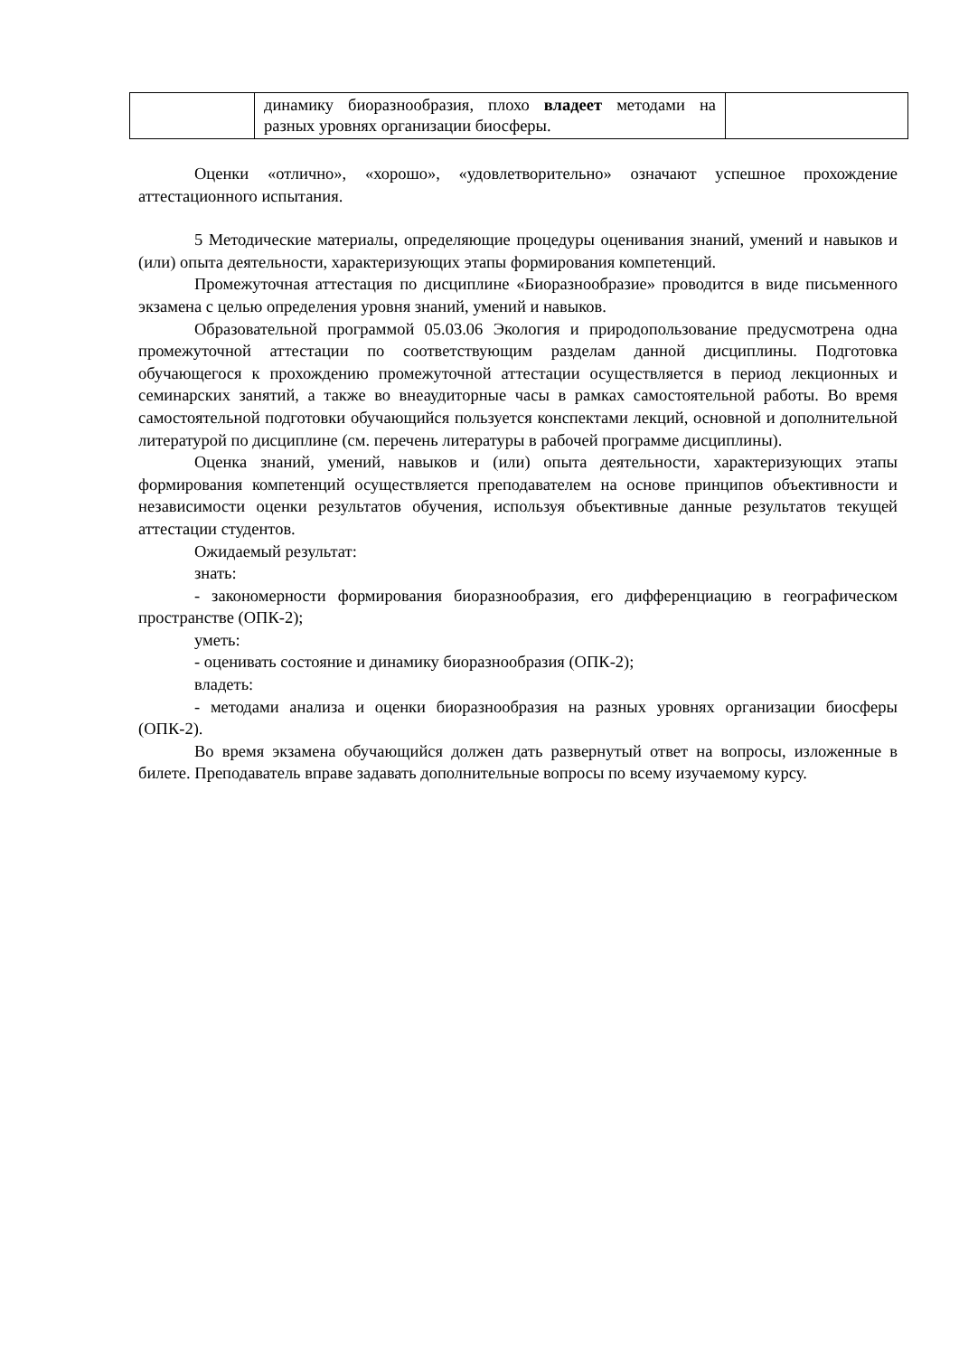| | динамику биоразнообразия, плохо владеет методами на разных уровнях организации биосферы. | |
Оценки «отлично», «хорошо», «удовлетворительно» означают успешное прохождение аттестационного испытания.
5 Методические материалы, определяющие процедуры оценивания знаний, умений и навыков и (или) опыта деятельности, характеризующих этапы формирования компетенций.
Промежуточная аттестация по дисциплине «Биоразнообразие» проводится в виде письменного экзамена с целью определения уровня знаний, умений и навыков.
Образовательной программой 05.03.06 Экология и природопользование предусмотрена одна промежуточной аттестации по соответствующим разделам данной дисциплины. Подготовка обучающегося к прохождению промежуточной аттестации осуществляется в период лекционных и семинарских занятий, а также во внеаудиторные часы в рамках самостоятельной работы. Во время самостоятельной подготовки обучающийся пользуется конспектами лекций, основной и дополнительной литературой по дисциплине (см. перечень литературы в рабочей программе дисциплины).
Оценка знаний, умений, навыков и (или) опыта деятельности, характеризующих этапы формирования компетенций осуществляется преподавателем на основе принципов объективности и независимости оценки результатов обучения, используя объективные данные результатов текущей аттестации студентов.
Ожидаемый результат:
знать:
- закономерности формирования биоразнообразия, его дифференциацию в географическом пространстве (ОПК-2);
уметь:
- оценивать состояние и динамику биоразнообразия (ОПК-2);
владеть:
- методами анализа и оценки биоразнообразия на разных уровнях организации биосферы (ОПК-2).
Во время экзамена обучающийся должен дать развернутый ответ на вопросы, изложенные в билете. Преподаватель вправе задавать дополнительные вопросы по всему изучаемому курсу.